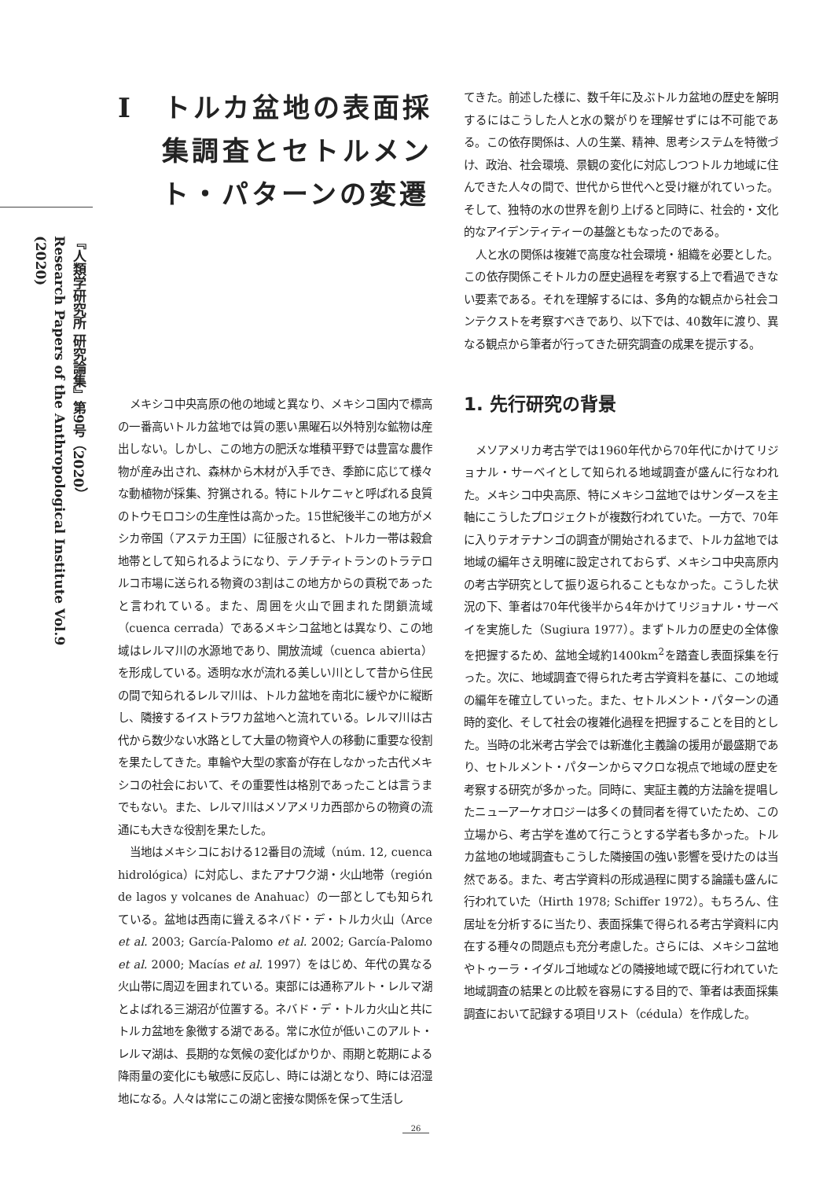『人類学研究所 研究論集』第9号（2020）
Research Papers of the Anthropological Institute Vol.9 (2020)
I　トルカ盆地の表面採集調査とセトルメント・パターンの変遷
メキシコ中央高原の他の地域と異なり、メキシコ国内で標高の一番高いトルカ盆地では質の悪い黒曜石以外特別な鉱物は産出しない。しかし、この地方の肥沃な堆積平野では豊富な農作物が産み出され、森林から木材が入手でき、季節に応じて様々な動植物が採集、狩猟される。特にトルケニャと呼ばれる良質のトウモロコシの生産性は高かった。15世紀後半この地方がメシカ帝国（アステカ王国）に征服されると、トルカ一帯は穀倉地帯として知られるようになり、テノチティトランのトラテロルコ市場に送られる物資の3割はこの地方からの貢税であったと言われている。また、周囲を火山で囲まれた閉鎖流域（cuenca cerrada）であるメキシコ盆地とは異なり、この地域はレルマ川の水源地であり、開放流域（cuenca abierta）を形成している。透明な水が流れる美しい川として昔から住民の間で知られるレルマ川は、トルカ盆地を南北に緩やかに縦断し、隣接するイストラワカ盆地へと流れている。レルマ川は古代から数少ない水路として大量の物資や人の移動に重要な役割を果たしてきた。車輪や大型の家畜が存在しなかった古代メキシコの社会において、その重要性は格別であったことは言うまでもない。また、レルマ川はメソアメリカ西部からの物資の流通にも大きな役割を果たした。
当地はメキシコにおける12番目の流域（núm. 12, cuenca hidrológica）に対応し、またアナワク湖・火山地帯（región de lagos y volcanes de Anahuac）の一部としても知られている。盆地は西南に聳えるネバド・デ・トルカ火山（Arce et al. 2003; García-Palomo et al. 2002; García-Palomo et al. 2000; Macías et al. 1997）をはじめ、年代の異なる火山帯に周辺を囲まれている。東部には通称アルト・レルマ湖とよばれる三湖沼が位置する。ネバド・デ・トルカ火山と共にトルカ盆地を象徴する湖である。常に水位が低いこのアルト・レルマ湖は、長期的な気候の変化ばかりか、雨期と乾期による降雨量の変化にも敏感に反応し、時には湖となり、時には沼湿地になる。人々は常にこの湖と密接な関係を保って生活し
てきた。前述した様に、数千年に及ぶトルカ盆地の歴史を解明するにはこうした人と水の繋がりを理解せずには不可能である。この依存関係は、人の生業、精神、思考システムを特徴づけ、政治、社会環境、景観の変化に対応しつつトルカ地域に住んできた人々の間で、世代から世代へと受け継がれていった。そして、独特の水の世界を創り上げると同時に、社会的・文化的なアイデンティティーの基盤ともなったのである。
人と水の関係は複雑で高度な社会環境・組織を必要とした。この依存関係こそトルカの歴史過程を考察する上で看過できない要素である。それを理解するには、多角的な観点から社会コンテクストを考察すべきであり、以下では、40数年に渡り、異なる観点から筆者が行ってきた研究調査の成果を提示する。
1. 先行研究の背景
メソアメリカ考古学では1960年代から70年代にかけてリジョナル・サーベイとして知られる地域調査が盛んに行なわれた。メキシコ中央高原、特にメキシコ盆地ではサンダースを主軸にこうしたプロジェクトが複数行われていた。一方で、70年に入りテオテナンゴの調査が開始されるまで、トルカ盆地では地域の編年さえ明確に設定されておらず、メキシコ中央高原内の考古学研究として振り返られることもなかった。こうした状況の下、筆者は70年代後半から4年かけてリジョナル・サーベイを実施した（Sugiura 1977）。まずトルカの歴史の全体像を把握するため、盆地全域約1400km<sup>2</sup>を踏査し表面採集を行った。次に、地域調査で得られた考古学資料を基に、この地域の編年を確立していった。また、セトルメント・パターンの通時的変化、そして社会の複雑化過程を把握することを目的とした。当時の北米考古学会では新進化主義論の援用が最盛期であり、セトルメント・パターンからマクロな視点で地域の歴史を考察する研究が多かった。同時に、実証主義的方法論を提唱したニューアーケオロジーは多くの賛同者を得ていたため、この立場から、考古学を進めて行こうとする学者も多かった。トルカ盆地の地域調査もこうした隣接国の強い影響を受けたのは当然である。また、考古学資料の形成過程に関する論議も盛んに行われていた（Hirth 1978; Schiffer 1972）。もちろん、住居址を分析するに当たり、表面採集で得られる考古学資料に内在する種々の問題点も充分考慮した。さらには、メキシコ盆地やトゥーラ・イダルゴ地域などの隣接地域で既に行われていた地域調査の結果との比較を容易にする目的で、筆者は表面採集調査において記録する項目リスト（cédula）を作成した。
26